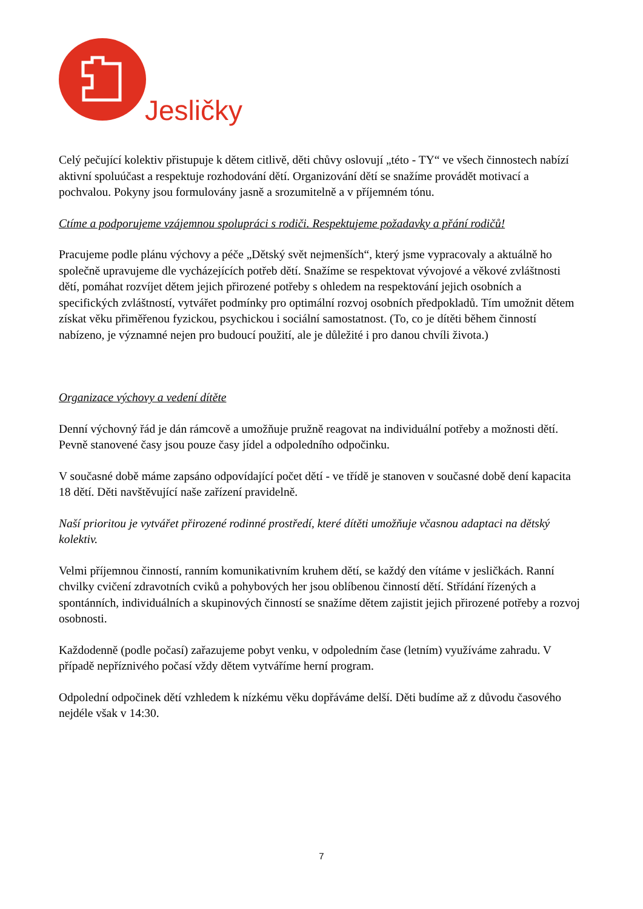Jesličky
Celý pečující kolektiv přistupuje k dětem citlivě, děti chůvy oslovují „této - TY“ ve všech činnostech nabízí aktivní spoluúčast a respektuje rozhodování dětí. Organizování dětí se snažíme provádět motivací a pochvalou. Pokyny jsou formulovány jasně a srozumitelně a v příjemném tónu.
Ctíme a podporujeme vzájemnou spolupráci s rodiči. Respektujeme požadavky a přání rodičů!
Pracujeme podle plánu výchovy a péče „Dětský svět nejmenších“, který jsme vypracovaly a aktuálně ho společně upravujeme dle vycházejících potřeb dětí. Snažíme se respektovat vývojové a věkové zvláštnosti dětí, pomáhat rozvíjet dětem jejich přirozené potřeby s ohledem na respektování jejich osobních a specifických zvláštností, vytvářet podmínky pro optimální rozvoj osobních předpokladů. Tím umožnit dětem získat věku přiměřenou fyzickou, psychickou i sociální samostatnost. (To, co je dítěti během činností nabízeno, je významné nejen pro budoucí použití, ale je důležité i pro danou chvíli života.)
Organizace výchovy a vedení dítěte
Denní výchovný řád je dán rámcově a umožňuje pružně reagovat na individuální potřeby a možnosti dětí. Pevně stanovené časy jsou pouze časy jídel a odpoledního odpočinku.
V současné době máme zapsáno odpovídající počet dětí - ve třídě je stanoven v současné době dení kapacita 18 dětí. Děti navštěvující naše zařízení pravidelně.
Naší prioritou je vytvářet přirozené rodinné prostředí, které dítěti umožňuje včasnou adaptaci na dětský kolektiv.
Velmi příjemnou činností, ranním komunikativním kruhem dětí, se každý den vítáme v jesličkách. Ranní chvilky cvičení zdravotních cviků a pohybových her jsou oblíbenou činností dětí. Střídání řízených a spontánních, individuálních a skupinových činností se snažíme dětem zajistit jejich přirozené potřeby a rozvoj osobnosti.
Každodenně (podle počasí) zařazujeme pobyt venku, v odpoledním čase (letním) využíváme zahradu. V případě nepříznivého počasí vždy dětem vytváříme herní program.
Odpolední odpočinek dětí vzhledem k nízkému věku dopřáváme delší. Děti budíme až z důvodu časového nejdéle však v 14:30.
7